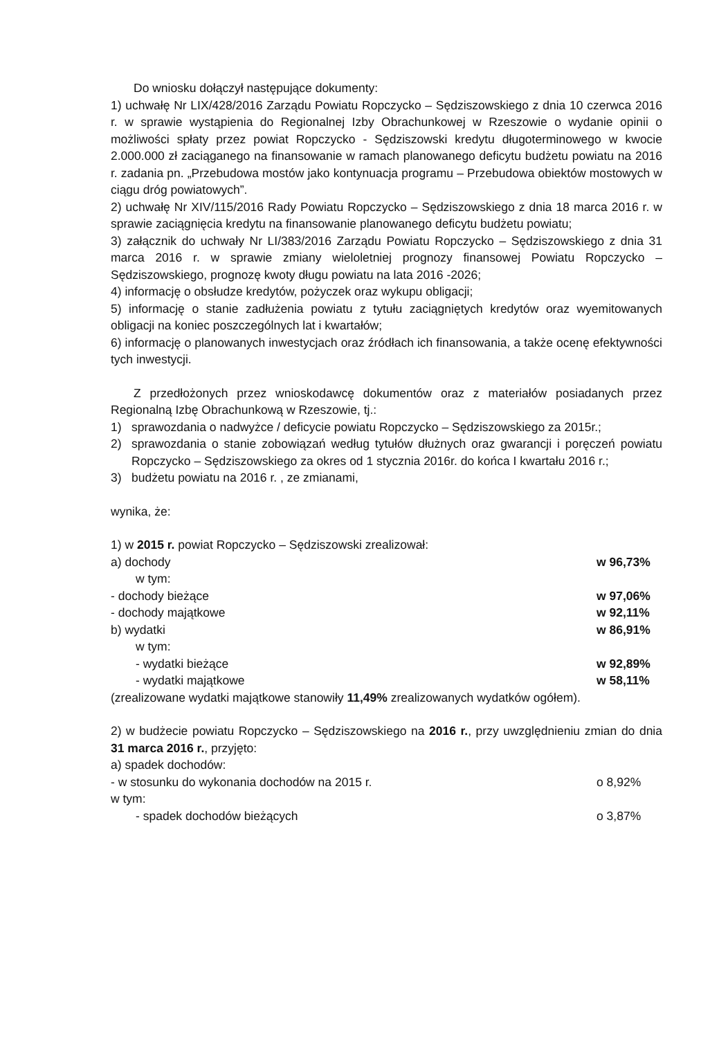Do wniosku dołączył następujące dokumenty:
1) uchwałę Nr LIX/428/2016 Zarządu Powiatu Ropczycko – Sędziszowskiego z dnia 10 czerwca 2016 r. w sprawie wystąpienia do Regionalnej Izby Obrachunkowej w Rzeszowie o wydanie opinii o możliwości spłaty przez powiat Ropczycko - Sędziszowski kredytu długoterminowego w kwocie 2.000.000 zł zaciąganego na finansowanie w ramach planowanego deficytu budżetu powiatu na 2016 r. zadania pn. „Przebudowa mostów jako kontynuacja programu – Przebudowa obiektów mostowych w ciągu dróg powiatowych”.
2) uchwałę Nr XIV/115/2016 Rady Powiatu Ropczycko – Sędziszowskiego z dnia 18 marca 2016 r. w sprawie zaciągnięcia kredytu na finansowanie planowanego deficytu budżetu powiatu;
3) załącznik do uchwały Nr LI/383/2016 Zarządu Powiatu Ropczycko – Sędziszowskiego z dnia 31 marca 2016 r. w sprawie zmiany wieloletniej prognozy finansowej Powiatu Ropczycko – Sędziszowskiego, prognozę kwoty długu powiatu na lata 2016 -2026;
4) informację o obsłudze kredytów, pożyczek oraz wykupu obligacji;
5) informację o stanie zadłużenia powiatu z tytułu zaciągniętych kredytów oraz wyemitowanych obligacji na koniec poszczególnych lat i kwartałów;
6) informację o planowanych inwestycjach oraz źródłach ich finansowania, a także ocenę efektywności tych inwestycji.
Z przedłożonych przez wnioskodawcę dokumentów oraz z materiałów posiadanych przez Regionalną Izbę Obrachunkową w Rzeszowie, tj.:
1) sprawozdania o nadwyżce / deficycie powiatu Ropczycko – Sędziszowskiego za 2015r.;
2) sprawozdania o stanie zobowiązań według tytułów dłużnych oraz gwarancji i poręczeń powiatu Ropczycko – Sędziszowskiego za okres od 1 stycznia 2016r. do końca I kwartału 2016 r.;
3) budżetu powiatu na 2016 r. , ze zmianami,
wynika, że:
1) w 2015 r. powiat Ropczycko – Sędziszowski zrealizował:
a) dochody w 96,73%
w tym:
- dochody bieżące w 97,06%
- dochody majątkowe w 92,11%
b) wydatki w 86,91%
w tym:
- wydatki bieżące w 92,89%
- wydatki majątkowe w 58,11%
(zrealizowane wydatki majątkowe stanowiły 11,49% zrealizowanych wydatków ogółem).
2) w budżecie powiatu Ropczycko – Sędziszowskiego na 2016 r., przy uwzględnieniu zmian do dnia 31 marca 2016 r., przyjęto:
a) spadek dochodów:
- w stosunku do wykonania dochodów na 2015 r. o 8,92%
w tym:
- spadek dochodów bieżących o 3,87%